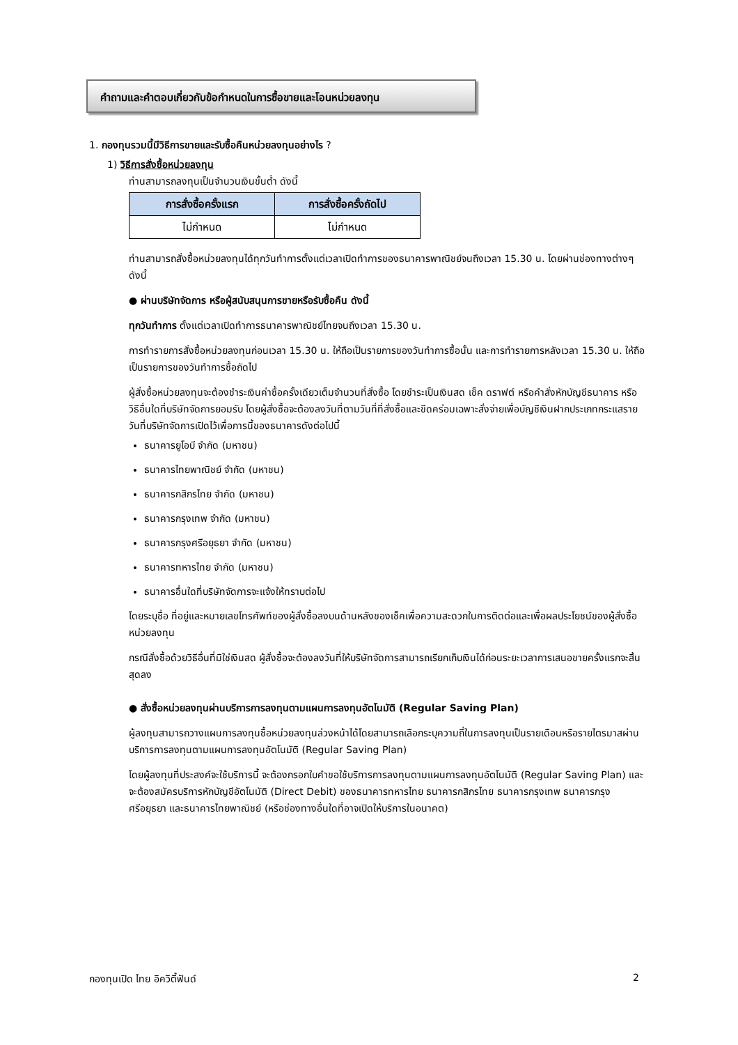คำถามและคำตอบเกี่ยวกับข้อกำหนดในการซื้อขายและโอนหน่วยลงทุน
1. กองทุนรวมนี้มีวิธีการขายและรับซื้อคืนหน่วยลงทุนอย่างไร ?
1) วิธีการสั่งซื้อหน่วยลงทุน
ท่านสามารถลงทุนเป็นจำนวนเงินขั้นต่ำ ดังนี้
| การสั่งซื้อครั้งแรก | การสั่งซื้อครั้งถัดไป |
| --- | --- |
| ไม่กำหนด | ไม่กำหนด |
ท่านสามารถสั่งซื้อหน่วยลงทุนได้ทุกวันทำการตั้งแต่เวลาเปิดทำการของธนาคารพาณิชย์จนถึงเวลา 15.30 น. โดยผ่านช่องทางต่างๆ ดังนี้
● ผ่านบริษัทจัดการ หรือผู้สนับสนุนการขายหรือรับซื้อคืน ดังนี้
ทุกวันทำการ ตั้งแต่เวลาเปิดทำการธนาคารพาณิชย์ไทยจนถึงเวลา 15.30 น.
การทำรายการสั่งซื้อหน่วยลงทุนก่อนเวลา 15.30 น. ให้ถือเป็นรายการของวันทำการซื้อนั้น และการทำรายการหลังเวลา 15.30 น. ให้ถือเป็นรายการของวันทำการซื้อถัดไป
ผู้สั่งซื้อหน่วยลงทุนจะต้องชำระเงินค่าซื้อครั้งเดียวเต็มจำนวนที่สั่งซื้อ โดยชำระเป็นเงินสด เช็ค ดราฟต์ หรือคำสั่งหักบัญชีธนาคาร หรือวิธีอื่นใดที่บริษัทจัดการยอมรับ โดยผู้สั่งซื้อจะต้องลงวันที่ตามวันที่ที่สั่งซื้อและขีดคร่อมเฉพาะสั่งจ่ายเพื่อบัญชีเงินฝากประเภทกระแสรายวันที่บริษัทจัดการเปิดไว้เพื่อการนี้ของธนาคารดังต่อไปนี้
ธนาคารยูโอบี จำกัด (มหาชน)
ธนาคารไทยพาณิชย์ จำกัด (มหาชน)
ธนาคารกสิกรไทย จำกัด (มหาชน)
ธนาคารกรุงเทพ จำกัด (มหาชน)
ธนาคารกรุงศรีอยุธยา จำกัด (มหาชน)
ธนาคารทหารไทย จำกัด (มหาชน)
ธนาคารอื่นใดที่บริษัทจัดการจะแจ้งให้ทราบต่อไป
โดยระบุชื่อ ที่อยู่และหมายเลขโทรศัพท์ของผู้สั่งซื้อลงบนด้านหลังของเช็คเพื่อความสะดวกในการติดต่อและเพื่อผลประโยชน์ของผู้สั่งซื้อหน่วยลงทุน
กรณีสั่งซื้อด้วยวิธีอื่นที่มิใช่เงินสด ผู้สั่งซื้อจะต้องลงวันที่ให้บริษัทจัดการสามารถเรียกเก็บเงินได้ก่อนระยะเวลาการเสนอขายครั้งแรกจะสิ้นสุดลง
● สั่งซื้อหน่วยลงทุนผ่านบริการการลงทุนตามแผนการลงทุนอัตโนมัติ (Regular Saving Plan)
ผู้ลงทุนสามารถวางแผนการลงทุนซื้อหน่วยลงทุนล่วงหน้าได้โดยสามารถเลือกระบุความถี่ในการลงทุนเป็นรายเดือนหรือรายไตรมาสผ่านบริการการลงทุนตามแผนการลงทุนอัตโนมัติ (Regular Saving Plan)
โดยผู้ลงทุนที่ประสงค์จะใช้บริการนี้ จะต้องกรอกใบคำขอใช้บริการการลงทุนตามแผนการลงทุนอัตโนมัติ (Regular Saving Plan) และจะต้องสมัครบริการหักบัญชีอัตโนมัติ (Direct Debit) ของธนาคารทหารไทย ธนาคารกสิกรไทย ธนาคารกรุงเทพ ธนาคารกรุงศรีอยุธยา และธนาคารไทยพาณิชย์ (หรือช่องทางอื่นใดที่อาจเปิดให้บริการในอนาคต)
กองทุนเปิด ไทย อิควิตี้ฟันด์ 2